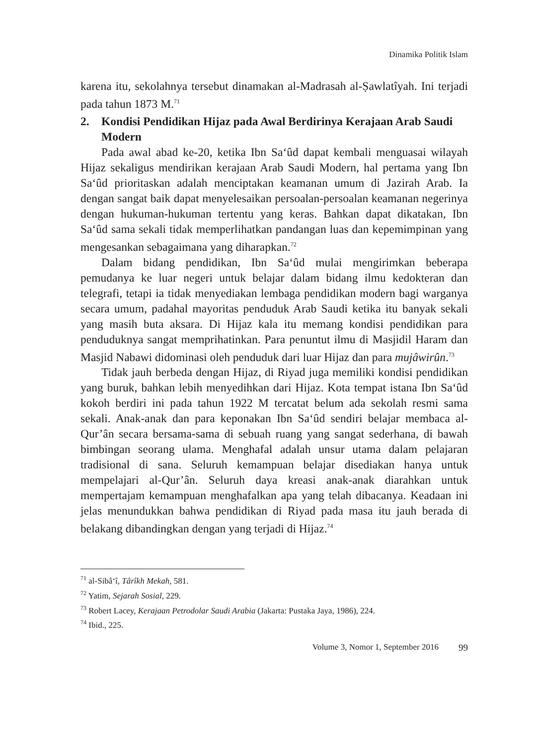Dinamika Politik Islam
karena itu, sekolahnya tersebut dinamakan al-Madrasah al-Ṣawlatîyah. Ini terjadi pada tahun 1873 M.<sup>71</sup>
2. Kondisi Pendidikan Hijaz pada Awal Berdirinya Kerajaan Arab Saudi Modern
Pada awal abad ke-20, ketika Ibn Sa‘ûd dapat kembali menguasai wilayah Hijaz sekaligus mendirikan kerajaan Arab Saudi Modern, hal pertama yang Ibn Sa‘ûd prioritaskan adalah menciptakan keamanan umum di Jazirah Arab. Ia dengan sangat baik dapat menyelesaikan persoalan-persoalan keamanan negerinya dengan hukuman-hukuman tertentu yang keras. Bahkan dapat dikatakan, Ibn Sa‘ûd sama sekali tidak memperlihatkan pandangan luas dan kepemimpinan yang mengesankan sebagaimana yang diharapkan.<sup>72</sup>
Dalam bidang pendidikan, Ibn Sa‘ûd mulai mengirimkan beberapa pemudanya ke luar negeri untuk belajar dalam bidang ilmu kedokteran dan telegrafi, tetapi ia tidak menyediakan lembaga pendidikan modern bagi warganya secara umum, padahal mayoritas penduduk Arab Saudi ketika itu banyak sekali yang masih buta aksara. Di Hijaz kala itu memang kondisi pendidikan para penduduknya sangat memprihatinkan. Para penuntut ilmu di Masjidil Haram dan Masjid Nabawi didominasi oleh penduduk dari luar Hijaz dan para mujâwirûn.<sup>73</sup>
Tidak jauh berbeda dengan Hijaz, di Riyad juga memiliki kondisi pendidikan yang buruk, bahkan lebih menyedihkan dari Hijaz. Kota tempat istana Ibn Sa‘ûd kokoh berdiri ini pada tahun 1922 M tercatat belum ada sekolah resmi sama sekali. Anak-anak dan para keponakan Ibn Sa‘ûd sendiri belajar membaca al-Qur’ân secara bersama-sama di sebuah ruang yang sangat sederhana, di bawah bimbingan seorang ulama. Menghafal adalah unsur utama dalam pelajaran tradisional di sana. Seluruh kemampuan belajar disediakan hanya untuk mempelajari al-Qur’ân. Seluruh daya kreasi anak-anak diarahkan untuk mempertajam kemampuan menghafalkan apa yang telah dibacanya. Keadaan ini jelas menundukkan bahwa pendidikan di Riyad pada masa itu jauh berada di belakang dibandingkan dengan yang terjadi di Hijaz.<sup>74</sup>
<sup>71</sup> al-Sibâ‘î, Târîkh Mekah, 581.
<sup>72</sup> Yatim, Sejarah Sosial, 229.
<sup>73</sup> Robert Lacey, Kerajaan Petrodolar Saudi Arabia (Jakarta: Pustaka Jaya, 1986), 224.
<sup>74</sup> Ibid., 225.
Volume 3, Nomor 1, September 2016 99